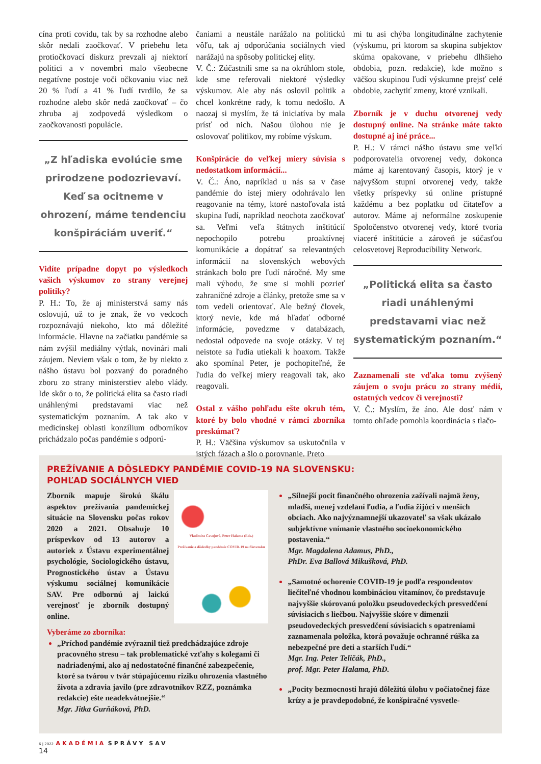cína proti covidu, tak by sa rozhodne alebo skôr nedali zaočkovať. V priebehu leta protiočkovací diskurz prevzali aj niektorí politici a v novembri malo všeobecne negatívne postoje voči očkovaniu viac než 20 % ľudí a 41 % ľudí tvrdilo, že sa rozhodne alebo skôr nedá zaočkovať – čo zhruba aj zodpovedá výsledkom o zaočkovanosti populácie.
„Z hľadiska evolúcie sme prirodzene podozrievaví. Keď sa ocitneme v ohrození, máme tendenciu konšpiráciám uveriť.“
Vidíte prípadne dopyt po výsledkoch vašich výskumov zo strany verejnej politiky?
P. H.: To, že aj ministerstvá samy nás oslovujú, už to je znak, že vo vedcoch rozpoznávajú niekoho, kto má dôležité informácie. Hlavne na začiatku pandémie sa nám zvýšil mediálny výtlak, novinári mali záujem. Neviem však o tom, že by niekto z nášho ústavu bol pozvaný do poradného zboru zo strany ministerstiev alebo vlády. Ide skôr o to, že politická elita sa často riadi unáhlenými predstavami viac než systematickým poznaním. A tak ako v medicínskej oblasti konzílium odborníkov prichádzalo počas pandémie s odporú-
čaniami a neustále narážalo na politickú vôľu, tak aj odporúčania sociálnych vied narážajú na spôsoby politickej elity.
V. Č.: Zúčastnili sme sa na okrúhlom stole, kde sme referovali niektoré výsledky výskumov. Ale aby nás oslovil politik a chcel konkrétne rady, k tomu nedošlo. A naozaj si myslím, že tá iniciatíva by mala prísť od nich. Našou úlohou nie je oslovovať politikov, my robíme výskum.
Konšpirácie do veľkej miery súvisia s nedostatkom informácií...
V. Č.: Áno, napríklad u nás sa v čase pandémie do istej miery odohrávalo len reagovanie na témy, ktoré nastoľovala istá skupina ľudí, napríklad neochota zaočkovať sa. Veľmi veľa štátnych inštitúcií nepochopilo potrebu proaktívnej komunikácie a dopátrať sa relevantných informácií na slovenských webových stránkach bolo pre ľudí náročné. My sme mali výhodu, že sme si mohli pozrieť zahraničné zdroje a články, pretože sme sa v tom vedeli orientovať. Ale bežný človek, ktorý nevie, kde má hľadať odborné informácie, povedzme v databázach, nedostal odpovede na svoje otázky. V tej neistote sa ľudia utiekali k hoaxom. Takže ako spomínal Peter, je pochopiteľné, že ľudia do veľkej miery reagovali tak, ako reagovali.
Ostal z vášho pohľadu ešte okruh tém, ktoré by bolo vhodné v rámci zborníka preskúmať?
P. H.: Väčšina výskumov sa uskutočnila v istých fázach a šlo o porovnanie. Preto
mi tu asi chýba longitudinálne zachytenie (výskumu, pri ktorom sa skupina subjektov skúma opakovane, v priebehu dlhšieho obdobia, pozn. redakcie), kde možno s väčšou skupinou ľudí výskumne prejsť celé obdobie, zachytiť zmeny, ktoré vznikali.
Zborník je v duchu otvorenej vedy dostupný online. Na stránke máte takto dostupné aj iné práce...
P. H.: V rámci nášho ústavu sme veľkí podporovatelia otvorenej vedy, dokonca máme aj karentovaný časopis, ktorý je v najvyššom stupni otvorenej vedy, takže všetky príspevky sú online prístupné každému a bez poplatku od čitateľov a autorov. Máme aj neformálne zoskupenie Spoločenstvo otvorenej vedy, ktoré tvoria viaceré inštitúcie a zároveň je súčasťou celosvetovej Reproducibility Network.
„Politická elita sa často riadi unáhlenými predstavami viac než systematickým poznaním.“
Zaznamenali ste vďaka tomu zvýšený záujem o svoju prácu zo strany médií, ostatných vedcov či verejnosti?
V. Č.: Myslím, že áno. Ale dosť nám v tomto ohľade pomohla koordinácia s tlačo-
PREŽÍVANIE A DÔSLEDKY PANDÉMIE COVID-19 NA SLOVENSKU:
POHĽAD SOCIÁLNYCH VIED
Vladimíra Čavojová, Peter Halama (Eds.)
Prežívanie a dôsledky pandémie COVID-19 na Slovensku
Zborník mapuje širokú škálu aspektov prežívania pandemickej situácie na Slovensku počas rokov 2020 a 2021. Obsahuje 10 príspevkov od 13 autorov a autoriek z Ústavu experimentálnej psychológie, Sociologického ústavu, Prognostického ústav a Ústavu výskumu sociálnej komunikácie SAV. Pre odbornú aj laickú verejnosť je zborník dostupný online.
Vyberáme zo zborníka:
„Príchod pandémie zvýraznil tiež predchádzajúce zdroje pracovného stresu – tak problematické vzťahy s kolegami či nadriadenými, ako aj nedostatočné finančné zabezpečenie, ktoré sa tvárou v tvár stúpajúcemu riziku ohrozenia vlastného života a zdravia javilo (pre zdravotníkov RZZ, poznámka redakcie) ešte neadekvátnejšie.“
Mgr. Jitka Gurňáková, PhD.
„Silnejší pocit finančného ohrozenia zažívali najmä ženy, mladší, menej vzdelaní ľudia, a ľudia žijúci v menších obciach. Ako najvýznamnejší ukazovateľ sa však ukázalo subjektívne vnímanie vlastného socioekonomického postavenia.“
Mgr. Magdalena Adamus, PhD.,
PhDr. Eva Ballová Mikušková, PhD.
„Samotné ochorenie COVID-19 je podľa respondentov liečiteľné vhodnou kombináciou vitamínov, čo predstavuje najvyššie skórovanú položku pseudovedeckých presvedčení súvisiacich s liečbou. Najvyššie skóre v dimenzii pseudovedeckých presvedčení súvisiacich s opatreniami zaznamenala položka, ktorá považuje ochranné rúška za nebezpečné pre deti a starších ľudí.“
Mgr. Ing. Peter Teličák, PhD.,
prof. Mgr. Peter Halama, PhD.
„Pocity bezmocnosti hrajú dôležitú úlohu v počiatočnej fáze krízy a je pravdepodobné, že konšpiračné vysvetle-
6 | 2022 AKADÉMIA SPRÁVY SAV
14